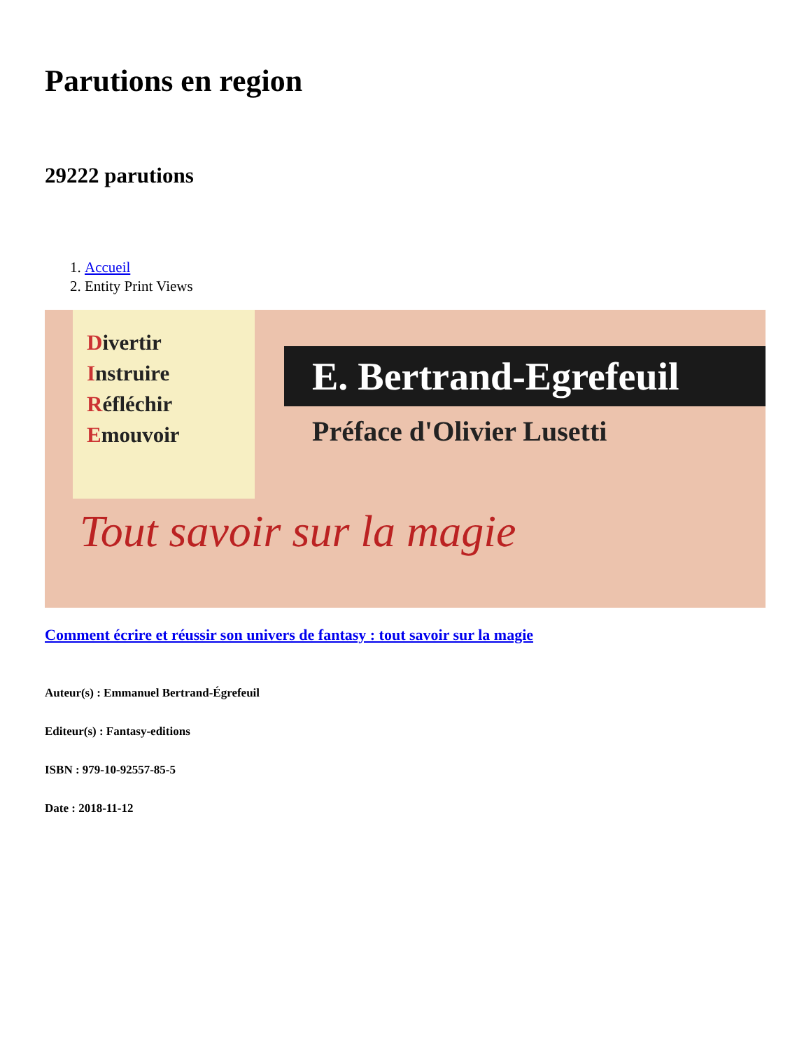Parutions en region
29222 parutions
1. Accueil
2. Entity Print Views
Divertir
Instruire
Réfléchir
Emouvoir
E. Bertrand-Egrefeuil
Préface d'Olivier Lusetti
Tout savoir sur la magie
Comment écrire et réussir son univers de fantasy : tout savoir sur la magie
Auteur(s) : Emmanuel Bertrand-Égrefeuil
Editeur(s) : Fantasy-editions
ISBN : 979-10-92557-85-5
Date : 2018-11-12